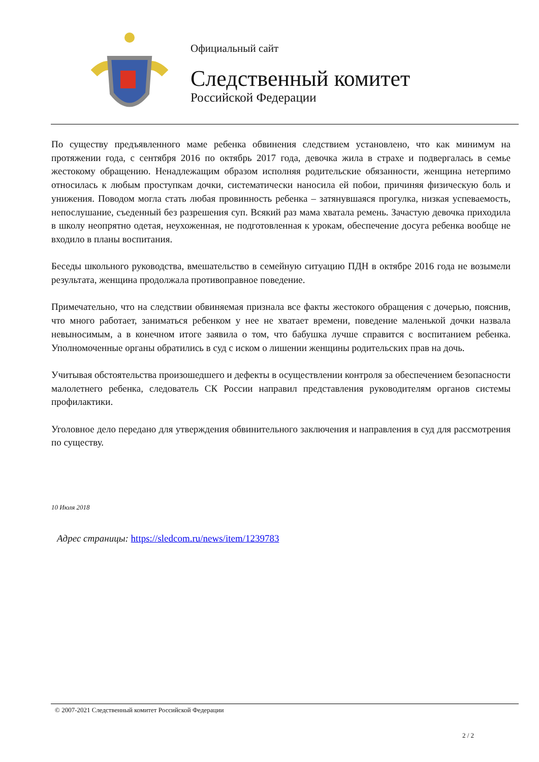Официальный сайт
Следственный комитет
Российской Федерации
По существу предъявленного маме ребенка обвинения следствием установлено, что как минимум на протяжении года, с сентября 2016 по октябрь 2017 года, девочка жила в страхе и подвергалась в семье жестокому обращению. Ненадлежащим образом исполняя родительские обязанности, женщина нетерпимо относилась к любым проступкам дочки, систематически наносила ей побои, причиняя физическую боль и унижения. Поводом могла стать любая провинность ребенка – затянувшаяся прогулка, низкая успеваемость, непослушание, съеденный без разрешения суп. Всякий раз мама хватала ремень. Зачастую девочка приходила в школу неопрятно одетая, неухоженная, не подготовленная к урокам, обеспечение досуга ребенка вообще не входило в планы воспитания.
Беседы школьного руководства, вмешательство в семейную ситуацию ПДН в октябре 2016 года не возымели результата, женщина продолжала противоправное поведение.
Примечательно, что на следствии обвиняемая признала все факты жестокого обращения с дочерью, пояснив, что много работает, заниматься ребенком у нее не хватает времени, поведение маленькой дочки назвала невыносимым, а в конечном итоге заявила о том, что бабушка лучше справится с воспитанием ребенка. Уполномоченные органы обратились в суд с иском о лишении женщины родительских прав на дочь.
Учитывая обстоятельства произошедшего и дефекты в осуществлении контроля за обеспечением безопасности малолетнего ребенка, следователь СК России направил представления руководителям органов системы профилактики.
Уголовное дело передано для утверждения обвинительного заключения и направления в суд для рассмотрения по существу.
10 Июля 2018
Адрес страницы: https://sledcom.ru/news/item/1239783
© 2007-2021 Следственный комитет Российской Федерации
2 / 2